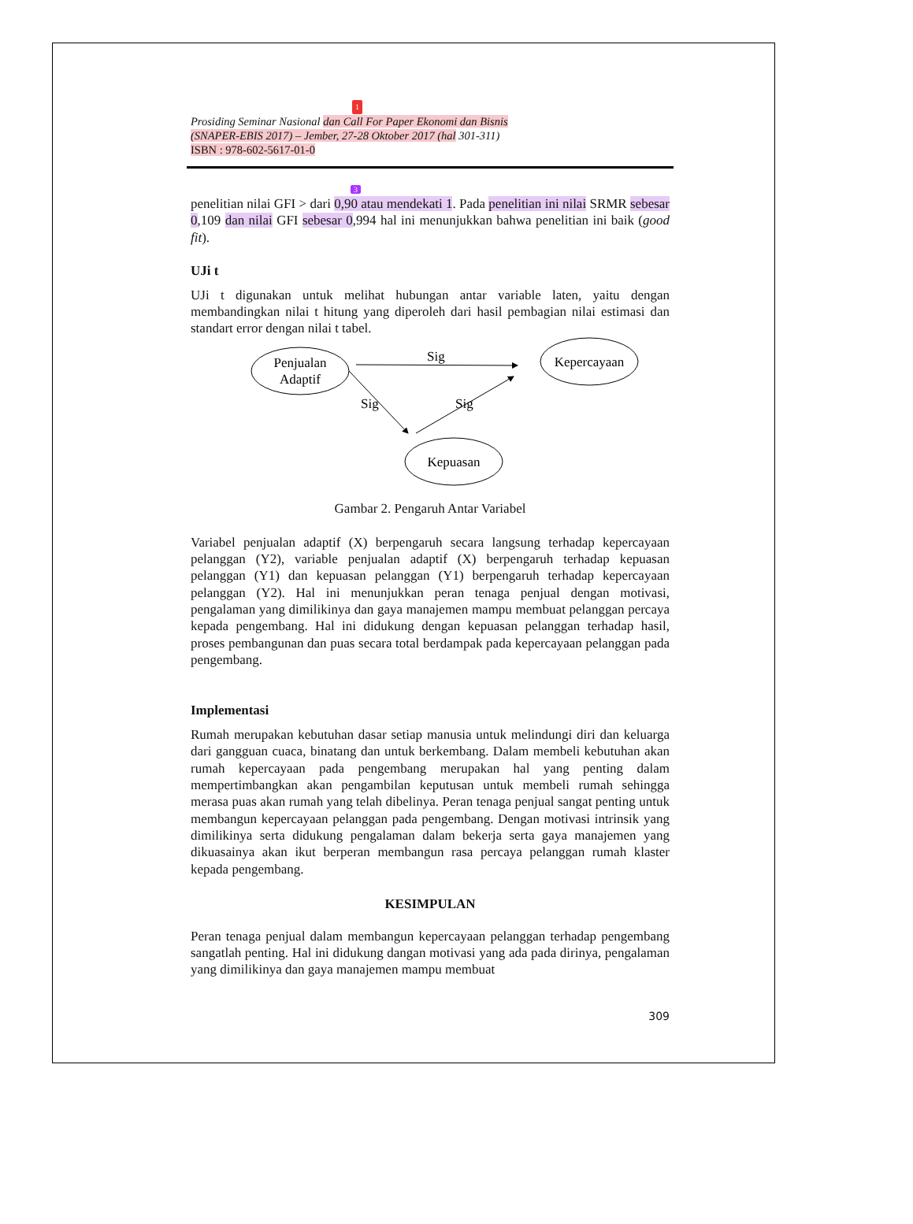1
Prosiding Seminar Nasional dan Call For Paper Ekonomi dan Bisnis
(SNAPER-EBIS 2017) – Jember, 27-28 Oktober 2017 (hal 301-311)
ISBN : 978-602-5617-01-0
3
penelitian nilai GFI > dari 0,90 atau mendekati 1. Pada penelitian ini nilai SRMR sebesar 0,109 dan nilai GFI sebesar 0,994 hal ini menunjukkan bahwa penelitian ini baik (good fit).
UJi t
UJi t digunakan untuk melihat hubungan antar variable laten, yaitu dengan membandingkan nilai t hitung yang diperoleh dari hasil pembagian nilai estimasi dan standart error dengan nilai t tabel.
Penjualan
Adaptif
Kepercayaan
Kepuasan
Sig
Sig
Sig
Gambar 2. Pengaruh Antar Variabel
Variabel penjualan adaptif (X) berpengaruh secara langsung terhadap kepercayaan pelanggan (Y2), variable penjualan adaptif (X) berpengaruh terhadap kepuasan pelanggan (Y1) dan kepuasan pelanggan (Y1) berpengaruh terhadap kepercayaan pelanggan (Y2). Hal ini menunjukkan peran tenaga penjual dengan motivasi, pengalaman yang dimilikinya dan gaya manajemen mampu membuat pelanggan percaya kepada pengembang. Hal ini didukung dengan kepuasan pelanggan terhadap hasil, proses pembangunan dan puas secara total berdampak pada kepercayaan pelanggan pada pengembang.
Implementasi
Rumah merupakan kebutuhan dasar setiap manusia untuk melindungi diri dan keluarga dari gangguan cuaca, binatang dan untuk berkembang. Dalam membeli kebutuhan akan rumah kepercayaan pada pengembang merupakan hal yang penting dalam mempertimbangkan akan pengambilan keputusan untuk membeli rumah sehingga merasa puas akan rumah yang telah dibelinya. Peran tenaga penjual sangat penting untuk membangun kepercayaan pelanggan pada pengembang. Dengan motivasi intrinsik yang dimilikinya serta didukung pengalaman dalam bekerja serta gaya manajemen yang dikuasainya akan ikut berperan membangun rasa percaya pelanggan rumah klaster kepada pengembang.
KESIMPULAN
Peran tenaga penjual dalam membangun kepercayaan pelanggan terhadap pengembang sangatlah penting. Hal ini didukung dangan motivasi yang ada pada dirinya, pengalaman yang dimilikinya dan gaya manajemen mampu membuat
309